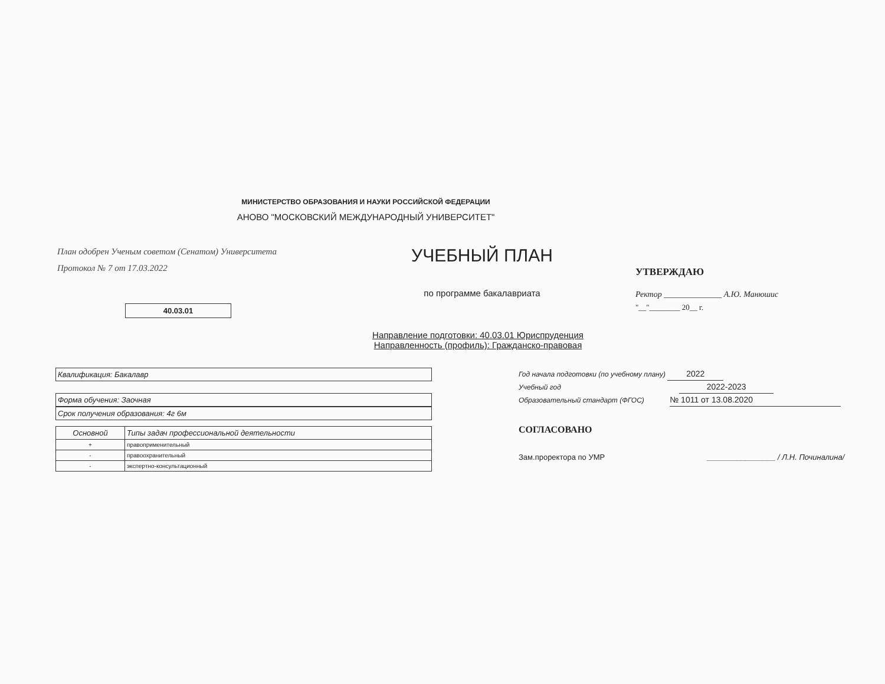МИНИСТЕРСТВО ОБРАЗОВАНИЯ И НАУКИ РОССИЙСКОЙ ФЕДЕРАЦИИ
АНОВО "МОСКОВСКИЙ МЕЖДУНАРОДНЫЙ УНИВЕРСИТЕТ"
План одобрен Ученым советом (Сенатом) Университета
Протокол № 7 от 17.03.2022
40.03.01
УЧЕБНЫЙ ПЛАН
по программе бакалавриата
УТВЕРЖДАЮ
Ректор ______________ А.Ю. Манюшис
"__"________ 20__ г.
Направление подготовки: 40.03.01 Юриспруденция
Направленность (профиль): Гражданско-правовая
Квалификация: Бакалавр
Форма обучения: Заочная
Срок получения образования: 4г 6м
| Основной | Типы задач профессиональной деятельности |
| --- | --- |
| + | правоприменительный |
| - | правоохранительный |
| - | экспертно-консультационный |
Год начала подготовки (по учебному плану) 2022
Учебный год 2022-2023
Образовательный стандарт (ФГОС) № 1011 от 13.08.2020
СОГЛАСОВАНО
Зам.проректора по УМР ________________ / Л.Н. Починалина/